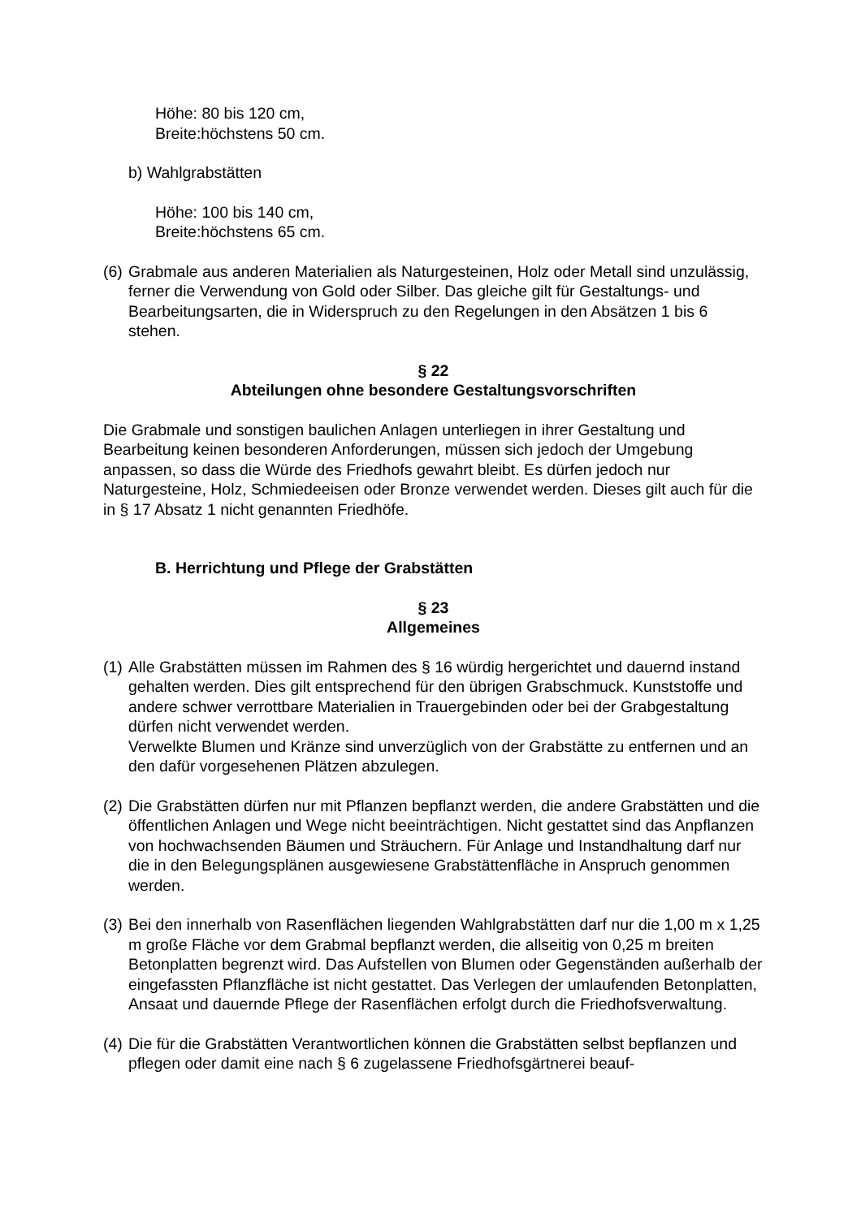Höhe: 80 bis 120 cm,
Breite:höchstens 50 cm.
b) Wahlgrabstätten
Höhe: 100 bis 140 cm,
Breite:höchstens 65 cm.
(6) Grabmale aus anderen Materialien als Naturgesteinen, Holz oder Metall sind unzulässig, ferner die Verwendung von Gold oder Silber. Das gleiche gilt für Gestaltungs- und Bearbeitungsarten, die in Widerspruch zu den Regelungen in den Absätzen 1 bis 6 stehen.
§ 22
Abteilungen ohne besondere Gestaltungsvorschriften
Die Grabmale und sonstigen baulichen Anlagen unterliegen in ihrer Gestaltung und Bearbeitung keinen besonderen Anforderungen, müssen sich jedoch der Umgebung anpassen, so dass die Würde des Friedhofs gewahrt bleibt. Es dürfen jedoch nur Naturgesteine, Holz, Schmiedeeisen oder Bronze verwendet werden. Dieses gilt auch für die in § 17 Absatz 1 nicht genannten Friedhöfe.
B. Herrichtung und Pflege der Grabstätten
§ 23
Allgemeines
(1) Alle Grabstätten müssen im Rahmen des § 16 würdig hergerichtet und dauernd instand gehalten werden. Dies gilt entsprechend für den übrigen Grabschmuck. Kunststoffe und andere schwer verrottbare Materialien in Trauergebinden oder bei der Grabgestaltung dürfen nicht verwendet werden.
Verwelkte Blumen und Kränze sind unverzüglich von der Grabstätte zu entfernen und an den dafür vorgesehenen Plätzen abzulegen.
(2) Die Grabstätten dürfen nur mit Pflanzen bepflanzt werden, die andere Grabstätten und die öffentlichen Anlagen und Wege nicht beeinträchtigen. Nicht gestattet sind das Anpflanzen von hochwachsenden Bäumen und Sträuchern. Für Anlage und Instandhaltung darf nur die in den Belegungsplänen ausgewiesene Grabstättenfläche in Anspruch genommen werden.
(3) Bei den innerhalb von Rasenflächen liegenden Wahlgrabstätten darf nur die 1,00 m x 1,25 m große Fläche vor dem Grabmal bepflanzt werden, die allseitig von 0,25 m breiten Betonplatten begrenzt wird. Das Aufstellen von Blumen oder Gegenständen außerhalb der eingefassten Pflanzfläche ist nicht gestattet. Das Verlegen der umlaufenden Betonplatten, Ansaat und dauernde Pflege der Rasenflächen erfolgt durch die Friedhofsverwaltung.
(4) Die für die Grabstätten Verantwortlichen können die Grabstätten selbst bepflanzen und pflegen oder damit eine nach § 6 zugelassene Friedhofsgärtnerei beauf-